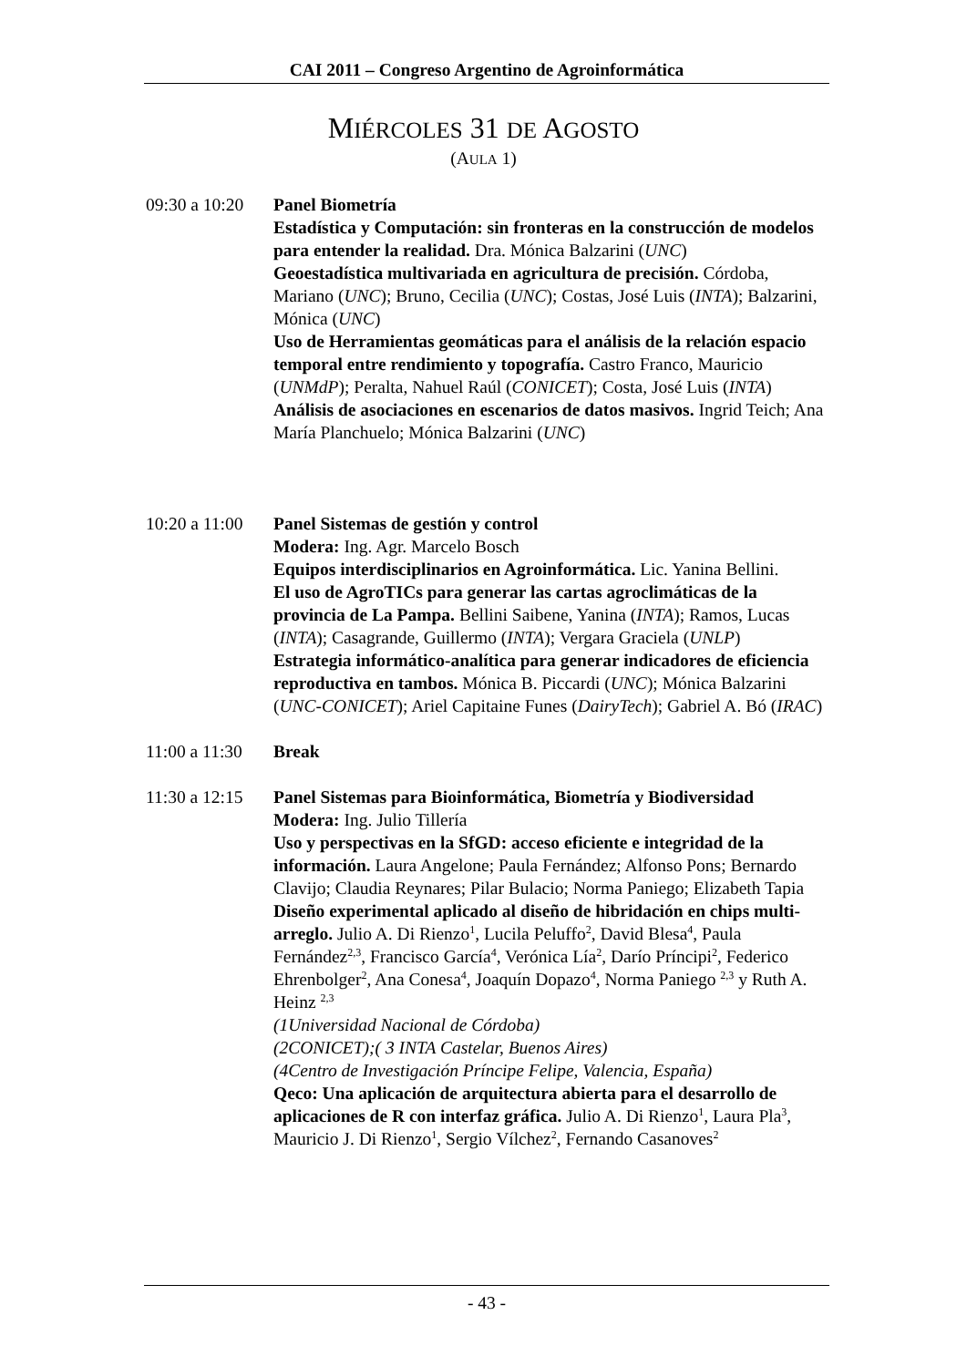CAI 2011 – Congreso Argentino de Agroinformática
MIÉRCOLES 31 DE AGOSTO
(AULA 1)
09:30 a 10:20
Panel Biometría
Estadística y Computación: sin fronteras en la construcción de modelos para entender la realidad. Dra. Mónica Balzarini (UNC)
Geoestadística multivariada en agricultura de precisión. Córdoba, Mariano (UNC); Bruno, Cecilia (UNC); Costas, José Luis (INTA); Balzarini, Mónica (UNC)
Uso de Herramientas geomáticas para el análisis de la relación espacio temporal entre rendimiento y topografía. Castro Franco, Mauricio (UNMdP); Peralta, Nahuel Raúl (CONICET); Costa, José Luis (INTA)
Análisis de asociaciones en escenarios de datos masivos. Ingrid Teich; Ana María Planchuelo; Mónica Balzarini (UNC)
10:20 a 11:00
Panel Sistemas de gestión y control
Modera: Ing. Agr. Marcelo Bosch
Equipos interdisciplinarios en Agroinformática. Lic. Yanina Bellini.
El uso de AgroTICs para generar las cartas agroclimáticas de la provincia de La Pampa. Bellini Saibene, Yanina (INTA); Ramos, Lucas (INTA); Casagrande, Guillermo (INTA); Vergara Graciela (UNLP)
Estrategia informático-analítica para generar indicadores de eficiencia reproductiva en tambos. Mónica B. Piccardi (UNC); Mónica Balzarini (UNC-CONICET); Ariel Capitaine Funes (DairyTech); Gabriel A. Bó (IRAC)
11:00 a 11:30
Break
11:30 a 12:15
Panel Sistemas para Bioinformática, Biometría y Biodiversidad
Modera: Ing. Julio Tillería
Uso y perspectivas en la SfGD: acceso eficiente e integridad de la información. Laura Angelone; Paula Fernández; Alfonso Pons; Bernardo Clavijo; Claudia Reynares; Pilar Bulacio; Norma Paniego; Elizabeth Tapia
Diseño experimental aplicado al diseño de hibridación en chips multi-arreglo. Julio A. Di Rienzo<sup>1</sup>, Lucila Peluffo<sup>2</sup>, David Blesa<sup>4</sup>, Paula Fernández<sup>2,3</sup>, Francisco García<sup>4</sup>, Verónica Lía<sup>2</sup>, Darío Príncipi<sup>2</sup>, Federico Ehrenbolger<sup>2</sup>, Ana Conesa<sup>4</sup>, Joaquín Dopazo<sup>4</sup>, Norma Paniego <sup>2,3</sup> y Ruth A. Heinz <sup>2,3</sup>
(1Universidad Nacional de Córdoba)
(2CONICET);( 3 INTA Castelar, Buenos Aires)
(4Centro de Investigación Príncipe Felipe, Valencia, España)
Qeco: Una aplicación de arquitectura abierta para el desarrollo de aplicaciones de R con interfaz gráfica. Julio A. Di Rienzo<sup>1</sup>, Laura Pla<sup>3</sup>, Mauricio J. Di Rienzo<sup>1</sup>, Sergio Vílchez<sup>2</sup>, Fernando Casanoves<sup>2</sup>
- 43 -